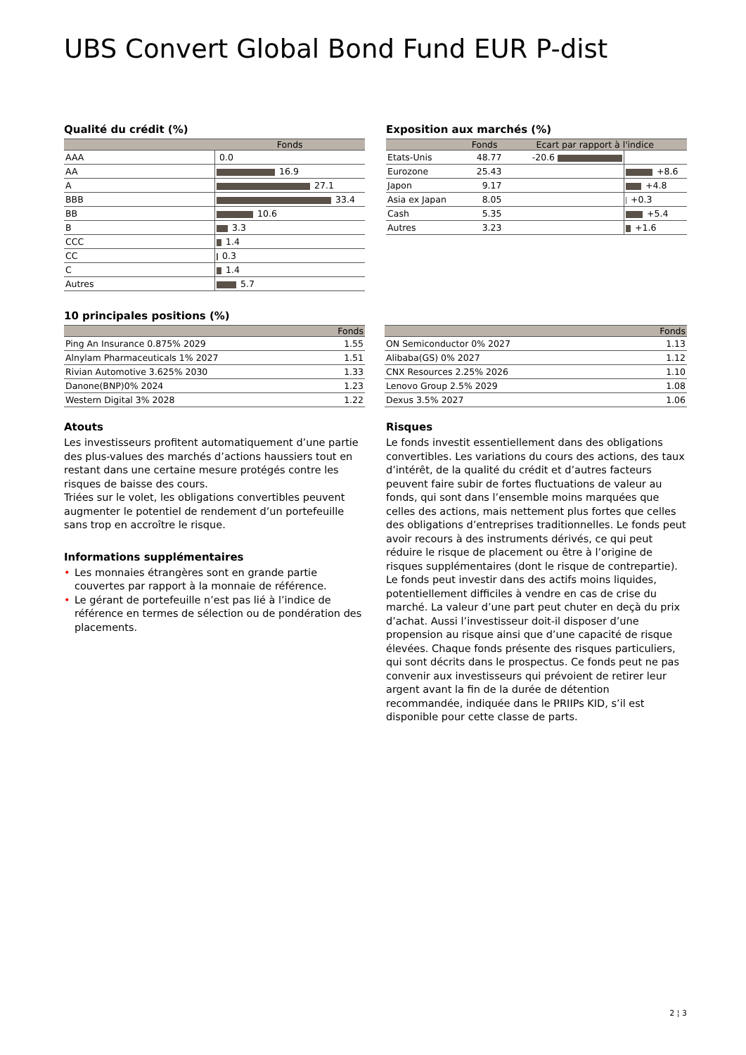UBS Convert Global Bond Fund EUR P-dist
Qualité du crédit (%)
| | Fonds |
| --- | --- |
| AAA | 0.0 |
| AA | 16.9 |
| A | 27.1 |
| BBB | 33.4 |
| BB | 10.6 |
| B | 3.3 |
| CCC | 1.4 |
| CC | 0.3 |
| C | 1.4 |
| Autres | 5.7 |
Exposition aux marchés (%)
| | Fonds | Ecart par rapport à l'indice | |
| --- | --- | --- | --- |
| Etats-Unis | 48.77 | -20.6 | |
| Eurozone | 25.43 | | +8.6 |
| Japon | 9.17 | | +4.8 |
| Asia ex Japan | 8.05 | | +0.3 |
| Cash | 5.35 | | +5.4 |
| Autres | 3.23 | | +1.6 |
10 principales positions (%)
| | Fonds |
| --- | --- |
| Ping An Insurance 0.875% 2029 | 1.55 |
| Alnylam Pharmaceuticals 1% 2027 | 1.51 |
| Rivian Automotive 3.625% 2030 | 1.33 |
| Danone(BNP)0% 2024 | 1.23 |
| Western Digital 3% 2028 | 1.22 |
| | Fonds |
| --- | --- |
| ON Semiconductor 0% 2027 | 1.13 |
| Alibaba(GS) 0% 2027 | 1.12 |
| CNX Resources 2.25% 2026 | 1.10 |
| Lenovo Group 2.5% 2029 | 1.08 |
| Dexus 3.5% 2027 | 1.06 |
Atouts
Les investisseurs profitent automatiquement d’une partie des plus-values des marchés d’actions haussiers tout en restant dans une certaine mesure protégés contre les risques de baisse des cours.
Triées sur le volet, les obligations convertibles peuvent augmenter le potentiel de rendement d’un portefeuille sans trop en accroître le risque.
Informations supplémentaires
• Les monnaies étrangères sont en grande partie couvertes par rapport à la monnaie de référence.
• Le gérant de portefeuille n’est pas lié à l’indice de référence en termes de sélection ou de pondération des placements.
Risques
Le fonds investit essentiellement dans des obligations convertibles. Les variations du cours des actions, des taux d’intérêt, de la qualité du crédit et d’autres facteurs peuvent faire subir de fortes fluctuations de valeur au fonds, qui sont dans l’ensemble moins marquées que celles des actions, mais nettement plus fortes que celles des obligations d’entreprises traditionnelles. Le fonds peut avoir recours à des instruments dérivés, ce qui peut réduire le risque de placement ou être à l’origine de risques supplémentaires (dont le risque de contrepartie). Le fonds peut investir dans des actifs moins liquides, potentiellement difficiles à vendre en cas de crise du marché. La valeur d’une part peut chuter en deçà du prix d’achat. Aussi l’investisseur doit-il disposer d’une propension au risque ainsi que d’une capacité de risque élevées. Chaque fonds présente des risques particuliers, qui sont décrits dans le prospectus. Ce fonds peut ne pas convenir aux investisseurs qui prévoient de retirer leur argent avant la fin de la durée de détention recommandée, indiquée dans le PRIIPs KID, s’il est disponible pour cette classe de parts.
2 ¦ 3